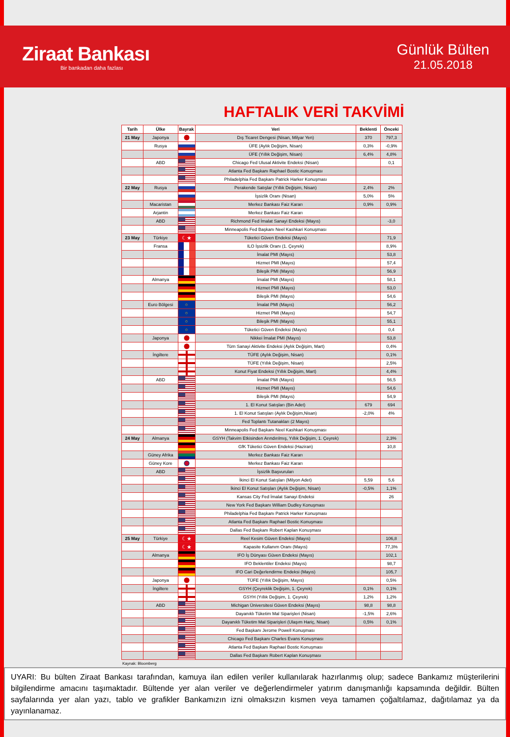Ziraat Bankası
Bir bankadan daha fazlası
Günlük Bülten
21.05.2018
HAFTALIK VERİ TAKVİMİ
| Tarih | Ülke | Bayrak | Veri | Beklenti | Önceki |
| --- | --- | --- | --- | --- | --- |
| 21 May | Japonya | | Dış Ticaret Dengesi (Nisan, Milyar Yen) | 370 | 797,3 |
| | Rusya | | ÜFE (Aylık Değişim, Nisan) | 0,3% | -0,9% |
| | | | ÜFE (Yıllık Değişim, Nisan) | 6,4% | 4,8% |
| | ABD | | Chicago Fed Ulusal Aktivite Endeksi (Nisan) | | 0,1 |
| | | | Atlanta Fed Başkanı Raphael Bostic Konuşması | | |
| | | | Philadelphia Fed Başkanı Patrick Harker Konuşması | | |
| 22 May | Rusya | | Perakende Satışlar (Yıllık Değişim, Nisan) | 2,4% | 2% |
| | | | İşsizlik Oranı (Nisan) | 5,0% | 5% |
| | Macaristan | | Merkez Bankası Faiz Kararı | 0,9% | 0,9% |
| | Arjantin | | Merkez Bankası Faiz Kararı | | |
| | ABD | | Richmond Fed İmalat Sanayi Endeksi (Mayıs) | | -3,0 |
| | | | Minneapolis Fed Başkanı Neel Kashkari Konuşması | | |
| 23 May | Türkiye | ☾★ | Tüketici Güven Endeksi (Mayıs) | | 71,9 |
| | Fransa | | ILO İşsizlik Oranı (1. Çeyrek) | | 8,9% |
| | | | İmalat PMI (Mayıs) | | 53,8 |
| | | | Hizmet PMI (Mayıs) | | 57,4 |
| | | | Bileşik PMI (Mayıs) | | 56,9 |
| | Almanya | | İmalat PMI (Mayıs) | | 58,1 |
| | | | Hizmet PMI (Mayıs) | | 53,0 |
| | | | Bileşik PMI (Mayıs) | | 54,6 |
| | Euro Bölgesi | ○ | İmalat PMI (Mayıs) | | 56,2 |
| | | ○ | Hizmet PMI (Mayıs) | | 54,7 |
| | | ○ | Bileşik PMI (Mayıs) | | 55,1 |
| | | ○ | Tüketici Güven Endeksi (Mayıs) | | 0,4 |
| | Japonya | | Nikkei İmalat PMI (Mayıs) | | 53,8 |
| | | | Tüm Sanayi Aktivite Endeksi (Aylık Değişim, Mart) | | 0,4% |
| | İngiltere | | TÜFE (Aylık Değişim, Nisan) | | 0,1% |
| | | | TÜFE (Yıllık Değişim, Nisan) | | 2,5% |
| | | | Konut Fiyat Endeksi (Yıllık Değişim, Mart) | | 4,4% |
| | ABD | | İmalat PMI (Mayıs) | | 56,5 |
| | | | Hizmet PMI (Mayıs) | | 54,6 |
| | | | Bileşik PMI (Mayıs) | | 54,9 |
| | | | 1. El Konut Satışları (Bin Adet) | 679 | 694 |
| | | | 1. El Konut Satışları (Aylık Değişim,Nisan) | -2,0% | 4% |
| | | | Fed Toplantı Tutanakları (2 Mayıs) | | |
| | | | Minneapolis Fed Başkanı Neel Kashkari Konuşması | | |
| 24 May | Almanya | | GSYH (Takvim Etkisinden Arındırılmış, Yıllık Değişim, 1. Çeyrek) | | 2,3% |
| | | | GfK Tüketici Güven Endeksi (Haziran) | | 10,8 |
| | Güney Afrika | | Merkez Bankası Faiz Kararı | | |
| | Güney Kore | | Merkez Bankası Faiz Kararı | | |
| | ABD | | İşsizlik Başvuruları | | |
| | | | İkinci El Konut Satışları (Milyon Adet) | 5,59 | 5,6 |
| | | | İkinci El Konut Satışları (Aylık Değişim, Nisan) | -0,5% | 1,1% |
| | | | Kansas City Fed İmalat Sanayi Endeksi | | 26 |
| | | | New York Fed Başkanı William Dudley Konuşması | | |
| | | | Philadelphia Fed Başkanı Patrick Harker Konuşması | | |
| | | | Atlanta Fed Başkanı Raphael Bostic Konuşması | | |
| | | | Dallas Fed Başkanı Robert Kaplan Konuşması | | |
| 25 May | Türkiye | ☾★ | Reel Kesim Güven Endeksi (Mayıs) | | 106,8 |
| | | ☾★ | Kapasite Kullanım Oranı (Mayıs) | | 77,3% |
| | Almanya | | IFO İş Dünyası Güven Endeksi (Mayıs) | | 102,1 |
| | | | IFO Beklentiler Endeksi (Mayıs) | | 98,7 |
| | | | IFO Cari Değerlendirme Endeksi (Mayıs) | | 105,7 |
| | Japonya | | TÜFE (Yıllık Değişim, Mayıs) | | 0,5% |
| | İngiltere | | GSYH (Çeyreklik Değişim, 1. Çeyrek) | 0,1% | 0,1% |
| | | | GSYH (Yıllık Değişim, 1. Çeyrek) | 1,2% | 1,2% |
| | ABD | | Michigan Üniversitesi Güven Endeksi (Mayıs) | 98,8 | 98,8 |
| | | | Dayanıklı Tüketim Mal Siparişleri (Nisan) | -1,5% | 2,6% |
| | | | Dayanıklı Tüketim Mal Siparişleri (Ulaşım Hariç, Nisan) | 0,5% | 0,1% |
| | | | Fed Başkanı Jerome Powell Konuşması | | |
| | | | Chicago Fed Başkanı Charles Evans Konuşması | | |
| | | | Atlanta Fed Başkanı Raphael Bostic Konuşması | | |
| | | | Dallas Fed Başkanı Robert Kaplan Konuşması | | |
Kaynak: Bloomberg
UYARI: Bu bülten Ziraat Bankası tarafından, kamuya ilan edilen veriler kullanılarak hazırlanmış olup; sadece Bankamız müşterilerini bilgilendirme amacını taşımaktadır. Bültende yer alan veriler ve değerlendirmeler yatırım danışmanlığı kapsamında değildir. Bülten sayfalarında yer alan yazı, tablo ve grafikler Bankamızın izni olmaksızın kısmen veya tamamen çoğaltılamaz, dağıtılamaz ya da yayınlanamaz.